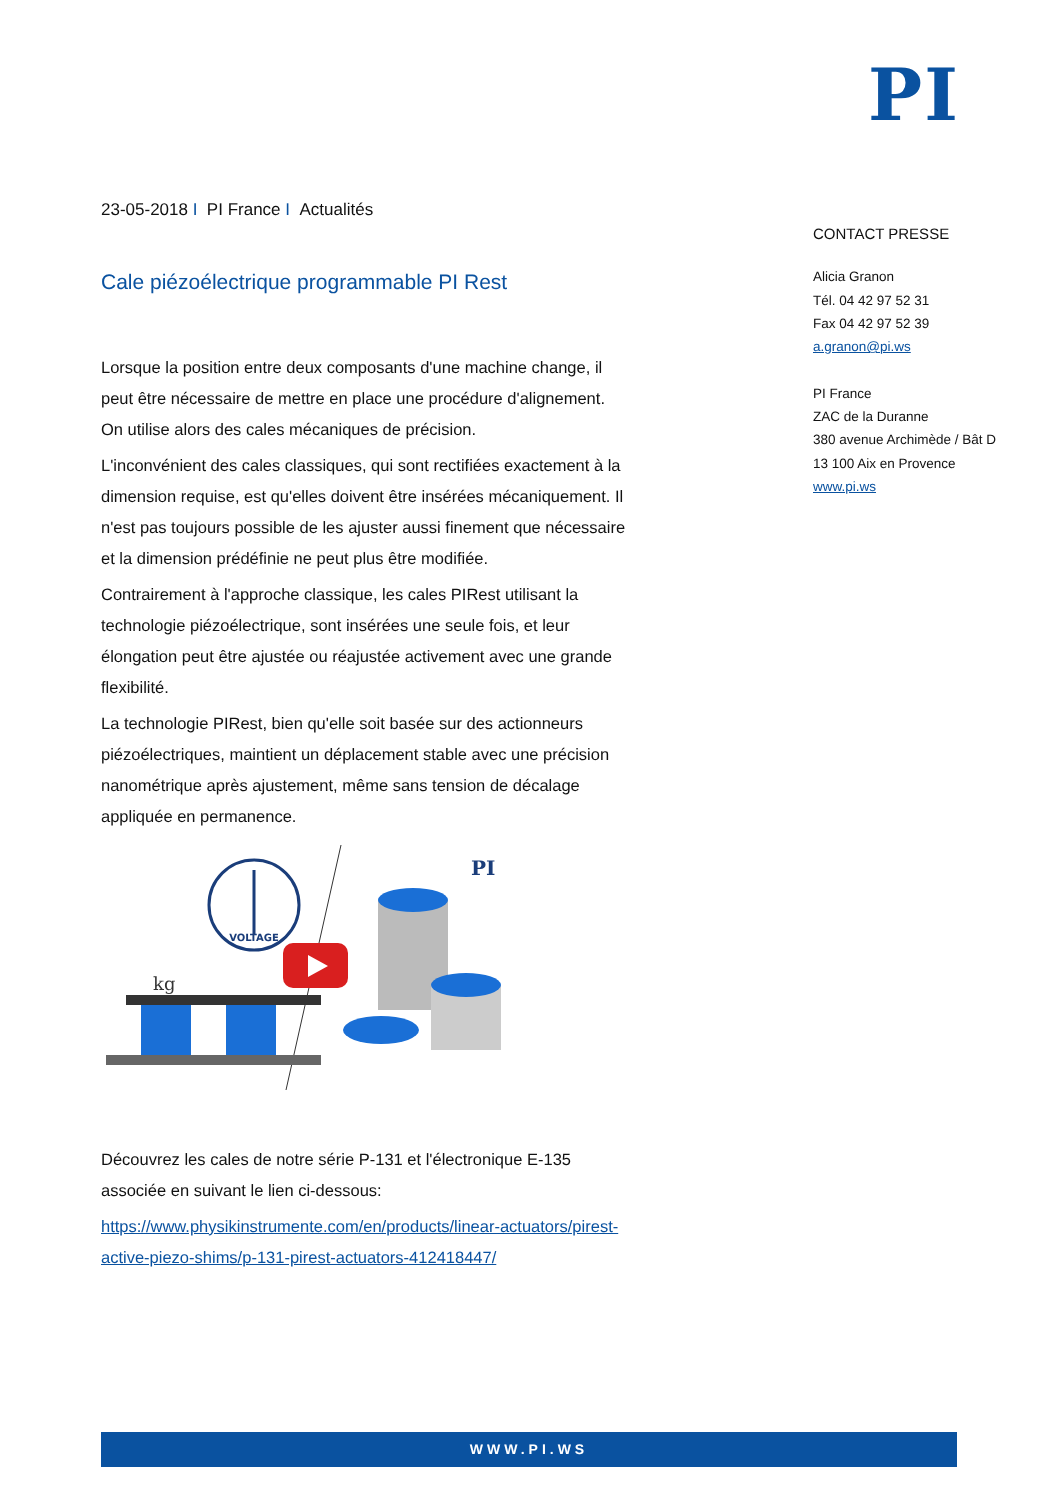PI
23-05-2018 I PI France I Actualités
Cale piézoélectrique programmable PI Rest
Lorsque la position entre deux composants d'une machine change, il peut être nécessaire de mettre en place une procédure d'alignement. On utilise alors des cales mécaniques de précision.
L'inconvénient des cales classiques, qui sont rectifiées exactement à la dimension requise, est qu'elles doivent être insérées mécaniquement. Il n'est pas toujours possible de les ajuster aussi finement que nécessaire et la dimension prédéfinie ne peut plus être modifiée.
Contrairement à l'approche classique, les cales PIRest utilisant la technologie piézoélectrique, sont insérées une seule fois, et leur élongation peut être ajustée ou réajustée activement avec une grande flexibilité.
La technologie PIRest, bien qu'elle soit basée sur des actionneurs piézoélectriques, maintient un déplacement stable avec une précision nanométrique après ajustement, même sans tension de décalage appliquée en permanence.
VOLTAGE
kg
PI
Découvrez les cales de notre série P-131 et l'électronique E-135 associée en suivant le lien ci-dessous:
https://www.physikinstrumente.com/en/products/linear-actuators/pirest-active-piezo-shims/p-131-pirest-actuators-412418447/
CONTACT PRESSE
Alicia Granon
Tél. 04 42 97 52 31
Fax 04 42 97 52 39
a.granon@pi.ws
PI France
ZAC de la Duranne
380 avenue Archimède / Bât D
13 100 Aix en Provence
www.pi.ws
WWW.PI.WS